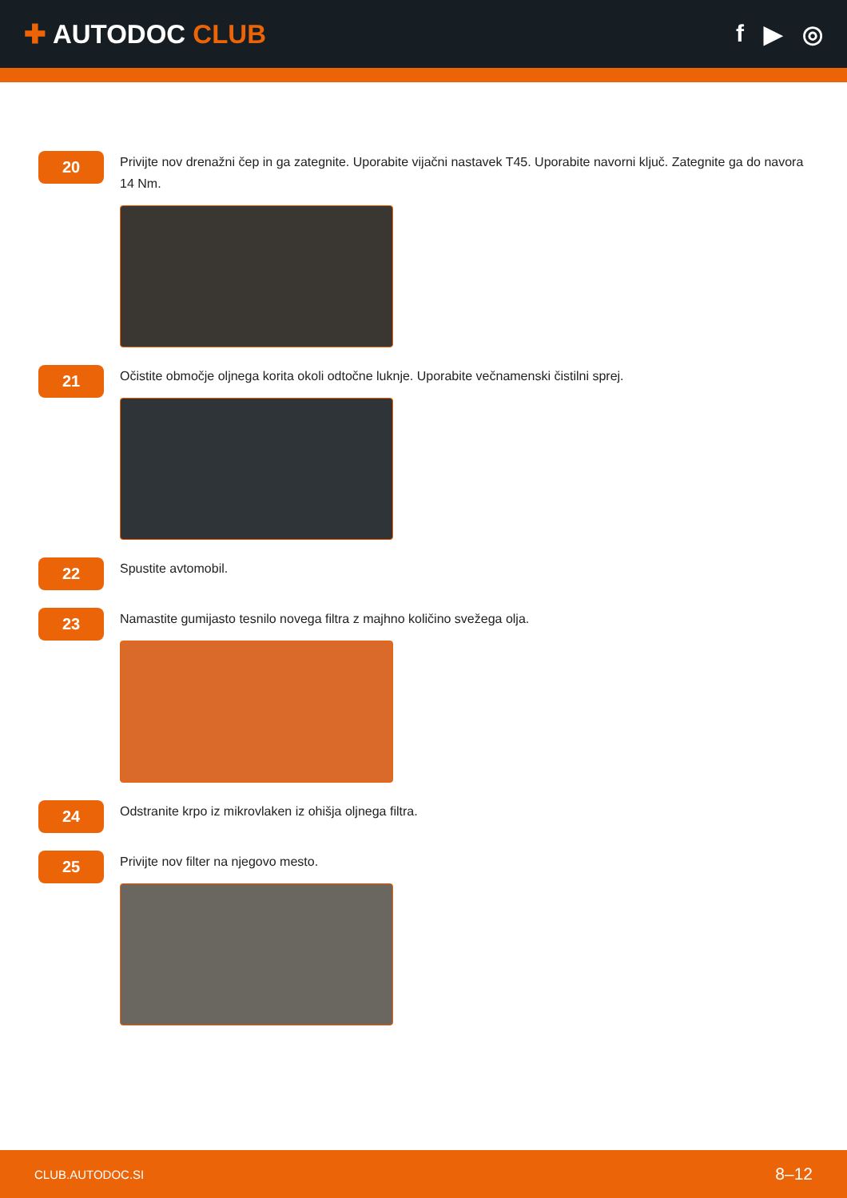✚ AUTODOC CLUB f ▶ ◎
20
Privijte nov drenažni čep in ga zategnite. Uporabite vijačni nastavek T45. Uporabite navorni ključ. Zategnite ga do navora 14 Nm.
21
Očistite območje oljnega korita okoli odtočne luknje. Uporabite večnamenski čistilni sprej.
22
Spustite avtomobil.
23
Namastite gumijasto tesnilo novega filtra z majhno količino svežega olja.
24
Odstranite krpo iz mikrovlaken iz ohišja oljnega filtra.
25
Privijte nov filter na njegovo mesto.
CLUB.AUTODOC.SI 8–12